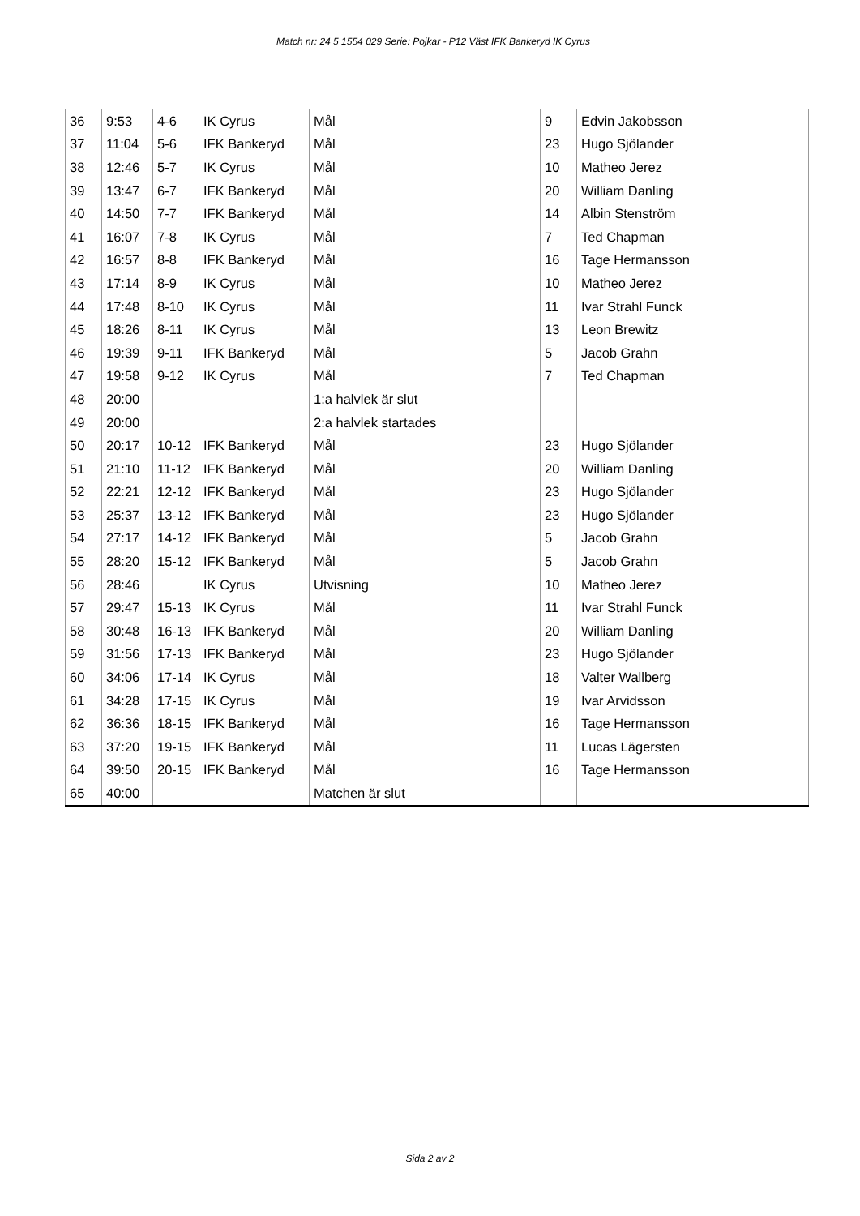Match nr: 24 5 1554 029 Serie: Pojkar - P12 Väst IFK Bankeryd IK Cyrus
| 36 | 9:53 | 4-6 | IK Cyrus | Mål | 9 | Edvin Jakobsson |
| 37 | 11:04 | 5-6 | IFK Bankeryd | Mål | 23 | Hugo Sjölander |
| 38 | 12:46 | 5-7 | IK Cyrus | Mål | 10 | Matheo Jerez |
| 39 | 13:47 | 6-7 | IFK Bankeryd | Mål | 20 | William Danling |
| 40 | 14:50 | 7-7 | IFK Bankeryd | Mål | 14 | Albin Stenström |
| 41 | 16:07 | 7-8 | IK Cyrus | Mål | 7 | Ted Chapman |
| 42 | 16:57 | 8-8 | IFK Bankeryd | Mål | 16 | Tage Hermansson |
| 43 | 17:14 | 8-9 | IK Cyrus | Mål | 10 | Matheo Jerez |
| 44 | 17:48 | 8-10 | IK Cyrus | Mål | 11 | Ivar Strahl Funck |
| 45 | 18:26 | 8-11 | IK Cyrus | Mål | 13 | Leon Brewitz |
| 46 | 19:39 | 9-11 | IFK Bankeryd | Mål | 5 | Jacob Grahn |
| 47 | 19:58 | 9-12 | IK Cyrus | Mål | 7 | Ted Chapman |
| 48 | 20:00 | | | 1:a halvlek är slut | | |
| 49 | 20:00 | | | 2:a halvlek startades | | |
| 50 | 20:17 | 10-12 | IFK Bankeryd | Mål | 23 | Hugo Sjölander |
| 51 | 21:10 | 11-12 | IFK Bankeryd | Mål | 20 | William Danling |
| 52 | 22:21 | 12-12 | IFK Bankeryd | Mål | 23 | Hugo Sjölander |
| 53 | 25:37 | 13-12 | IFK Bankeryd | Mål | 23 | Hugo Sjölander |
| 54 | 27:17 | 14-12 | IFK Bankeryd | Mål | 5 | Jacob Grahn |
| 55 | 28:20 | 15-12 | IFK Bankeryd | Mål | 5 | Jacob Grahn |
| 56 | 28:46 | | IK Cyrus | Utvisning | 10 | Matheo Jerez |
| 57 | 29:47 | 15-13 | IK Cyrus | Mål | 11 | Ivar Strahl Funck |
| 58 | 30:48 | 16-13 | IFK Bankeryd | Mål | 20 | William Danling |
| 59 | 31:56 | 17-13 | IFK Bankeryd | Mål | 23 | Hugo Sjölander |
| 60 | 34:06 | 17-14 | IK Cyrus | Mål | 18 | Valter Wallberg |
| 61 | 34:28 | 17-15 | IK Cyrus | Mål | 19 | Ivar Arvidsson |
| 62 | 36:36 | 18-15 | IFK Bankeryd | Mål | 16 | Tage Hermansson |
| 63 | 37:20 | 19-15 | IFK Bankeryd | Mål | 11 | Lucas Lägersten |
| 64 | 39:50 | 20-15 | IFK Bankeryd | Mål | 16 | Tage Hermansson |
| 65 | 40:00 | | | Matchen är slut | | |
Sida 2 av 2